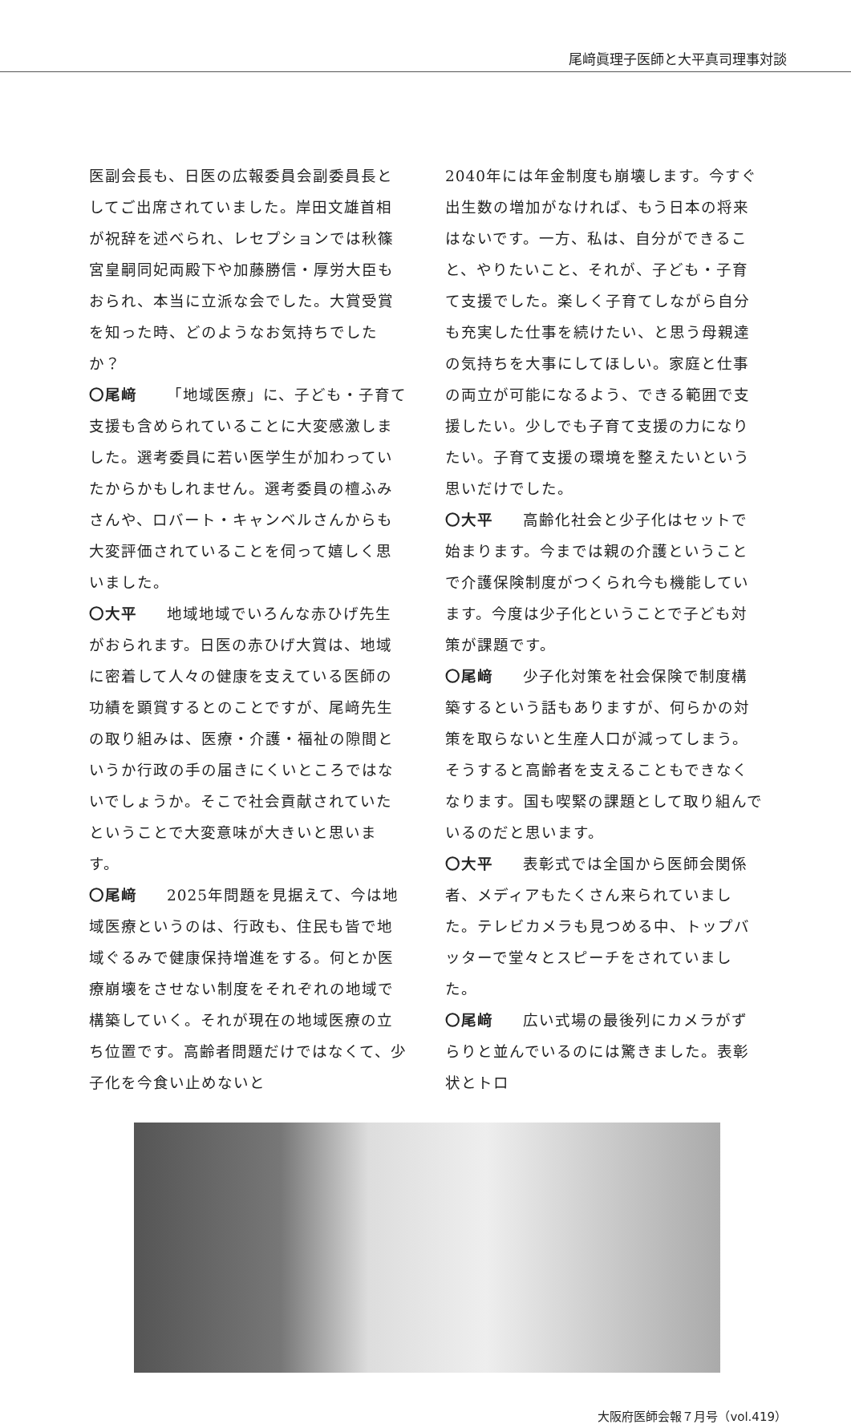尾﨑眞理子医師と大平真司理事対談
医副会長も、日医の広報委員会副委員長としてご出席されていました。岸田文雄首相が祝辞を述べられ、レセプションでは秋篠宮皇嗣同妃両殿下や加藤勝信・厚労大臣もおられ、本当に立派な会でした。大賞受賞を知った時、どのようなお気持ちでしたか？
〇尾﨑 「地域医療」に、子ども・子育て支援も含められていることに大変感激しました。選考委員に若い医学生が加わっていたからかもしれません。選考委員の檀ふみさんや、ロバート・キャンベルさんからも大変評価されていることを伺って嬉しく思いました。
〇大平 地域地域でいろんな赤ひげ先生がおられます。日医の赤ひげ大賞は、地域に密着して人々の健康を支えている医師の功績を顕賞するとのことですが、尾﨑先生の取り組みは、医療・介護・福祉の隙間というか行政の手の届きにくいところではないでしょうか。そこで社会貢献されていたということで大変意味が大きいと思います。
〇尾﨑 2025年問題を見据えて、今は地域医療というのは、行政も、住民も皆で地域ぐるみで健康保持増進をする。何とか医療崩壊をさせない制度をそれぞれの地域で構築していく。それが現在の地域医療の立ち位置です。高齢者問題だけではなくて、少子化を今食い止めないと
2040年には年金制度も崩壊します。今すぐ出生数の増加がなければ、もう日本の将来はないです。一方、私は、自分ができること、やりたいこと、それが、子ども・子育て支援でした。楽しく子育てしながら自分も充実した仕事を続けたい、と思う母親達の気持ちを大事にしてほしい。家庭と仕事の両立が可能になるよう、できる範囲で支援したい。少しでも子育て支援の力になりたい。子育て支援の環境を整えたいという思いだけでした。
〇大平 高齢化社会と少子化はセットで始まります。今までは親の介護ということで介護保険制度がつくられ今も機能しています。今度は少子化ということで子ども対策が課題です。
〇尾﨑 少子化対策を社会保険で制度構築するという話もありますが、何らかの対策を取らないと生産人口が減ってしまう。そうすると高齢者を支えることもできなくなります。国も喫緊の課題として取り組んでいるのだと思います。
〇大平 表彰式では全国から医師会関係者、メディアもたくさん来られていました。テレビカメラも見つめる中、トップバッターで堂々とスピーチをされていました。
〇尾﨑 広い式場の最後列にカメラがずらりと並んでいるのには驚きました。表彰状とトロ
大阪府医師会報７月号（vol.419）